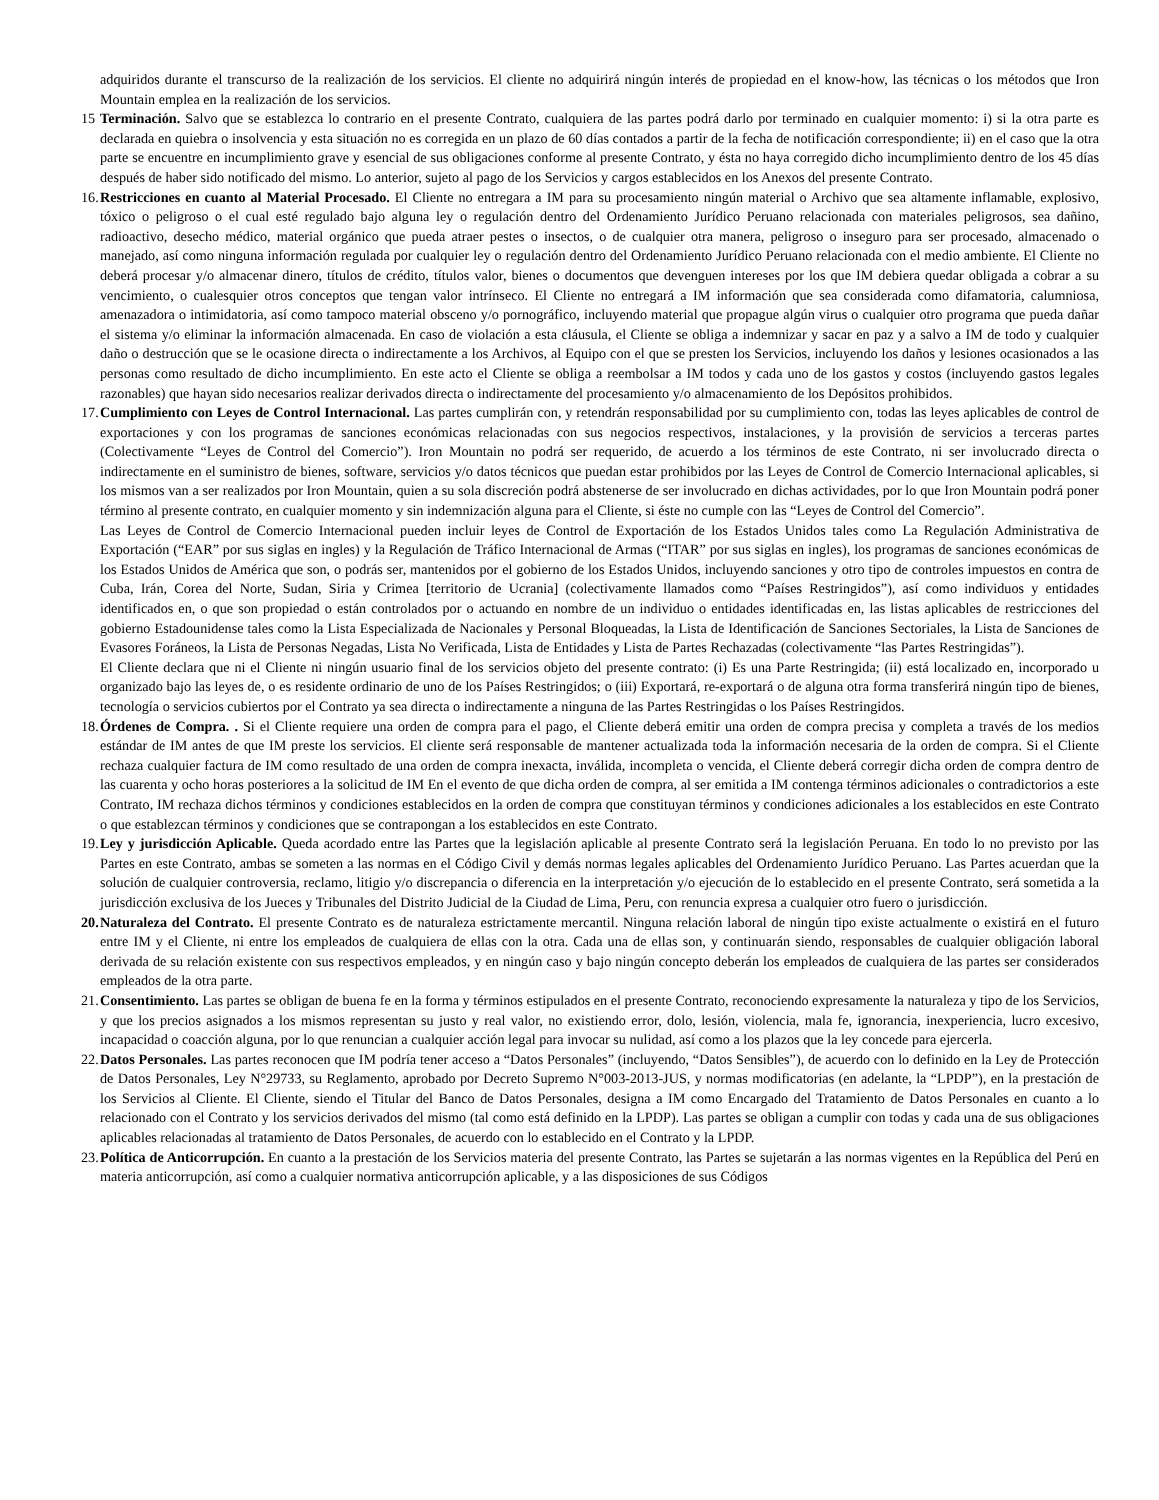adquiridos durante el transcurso de la realización de los servicios. El cliente no adquirirá ningún interés de propiedad en el know-how, las técnicas o los métodos que Iron Mountain emplea en la realización de los servicios.
15 Terminación. Salvo que se establezca lo contrario en el presente Contrato, cualquiera de las partes podrá darlo por terminado en cualquier momento: i) si la otra parte es declarada en quiebra o insolvencia y esta situación no es corregida en un plazo de 60 días contados a partir de la fecha de notificación correspondiente; ii) en el caso que la otra parte se encuentre en incumplimiento grave y esencial de sus obligaciones conforme al presente Contrato, y ésta no haya corregido dicho incumplimiento dentro de los 45 días después de haber sido notificado del mismo. Lo anterior, sujeto al pago de los Servicios y cargos establecidos en los Anexos del presente Contrato.
16.
Restricciones en cuanto al Material Procesado. El Cliente no entregara a IM para su procesamiento ningún material o Archivo que sea altamente inflamable, explosivo, tóxico o peligroso o el cual esté regulado bajo alguna ley o regulación dentro del Ordenamiento Jurídico Peruano relacionada con materiales peligrosos, sea dañino, radioactivo, desecho médico, material orgánico que pueda atraer pestes o insectos, o de cualquier otra manera, peligroso o inseguro para ser procesado, almacenado o manejado, así como ninguna información regulada por cualquier ley o regulación dentro del Ordenamiento Jurídico Peruano relacionada con el medio ambiente. El Cliente no deberá procesar y/o almacenar dinero, títulos de crédito, títulos valor, bienes o documentos que devenguen intereses por los que IM debiera quedar obligada a cobrar a su vencimiento, o cualesquier otros conceptos que tengan valor intrínseco. El Cliente no entregará a IM información que sea considerada como difamatoria, calumniosa, amenazadora o intimidatoria, así como tampoco material obsceno y/o pornográfico, incluyendo material que propague algún virus o cualquier otro programa que pueda dañar el sistema y/o eliminar la información almacenada. En caso de violación a esta cláusula, el Cliente se obliga a indemnizar y sacar en paz y a salvo a IM de todo y cualquier daño o destrucción que se le ocasione directa o indirectamente a los Archivos, al Equipo con el que se presten los Servicios, incluyendo los daños y lesiones ocasionados a las personas como resultado de dicho incumplimiento. En este acto el Cliente se obliga a reembolsar a IM todos y cada uno de los gastos y costos (incluyendo gastos legales razonables) que hayan sido necesarios realizar derivados directa o indirectamente del procesamiento y/o almacenamiento de los Depósitos prohibidos.
17.
Cumplimiento con Leyes de Control Internacional. Las partes cumplirán con, y retendrán responsabilidad por su cumplimiento con, todas las leyes aplicables de control de exportaciones y con los programas de sanciones económicas relacionadas con sus negocios respectivos, instalaciones, y la provisión de servicios a terceras partes (Colectivamente “Leyes de Control del Comercio”). Iron Mountain no podrá ser requerido, de acuerdo a los términos de este Contrato, ni ser involucrado directa o indirectamente en el suministro de bienes, software, servicios y/o datos técnicos que puedan estar prohibidos por las Leyes de Control de Comercio Internacional aplicables, si los mismos van a ser realizados por Iron Mountain, quien a su sola discreción podrá abstenerse de ser involucrado en dichas actividades, por lo que Iron Mountain podrá poner término al presente contrato, en cualquier momento y sin indemnización alguna para el Cliente, si éste no cumple con las “Leyes de Control del Comercio”.
Las Leyes de Control de Comercio Internacional pueden incluir leyes de Control de Exportación de los Estados Unidos tales como La Regulación Administrativa de Exportación (“EAR” por sus siglas en ingles) y la Regulación de Tráfico Internacional de Armas (“ITAR” por sus siglas en ingles), los programas de sanciones económicas de los Estados Unidos de América que son, o podrás ser, mantenidos por el gobierno de los Estados Unidos, incluyendo sanciones y otro tipo de controles impuestos en contra de Cuba, Irán, Corea del Norte, Sudan, Siria y Crimea [territorio de Ucrania] (colectivamente llamados como “Países Restringidos”), así como individuos y entidades identificados en, o que son propiedad o están controlados por o actuando en nombre de un individuo o entidades identificadas en, las listas aplicables de restricciones del gobierno Estadounidense tales como la Lista Especializada de Nacionales y Personal Bloqueadas, la Lista de Identificación de Sanciones Sectoriales, la Lista de Sanciones de Evasores Foráneos, la Lista de Personas Negadas, Lista No Verificada, Lista de Entidades y Lista de Partes Rechazadas (colectivamente “las Partes Restringidas”).
El Cliente declara que ni el Cliente ni ningún usuario final de los servicios objeto del presente contrato: (i) Es una Parte Restringida; (ii) está localizado en, incorporado u organizado bajo las leyes de, o es residente ordinario de uno de los Países Restringidos; o (iii) Exportará, re-exportará o de alguna otra forma transferirá ningún tipo de bienes, tecnología o servicios cubiertos por el Contrato ya sea directa o indirectamente a ninguna de las Partes Restringidas o los Países Restringidos.
18.
Órdenes de Compra. . Si el Cliente requiere una orden de compra para el pago, el Cliente deberá emitir una orden de compra precisa y completa a través de los medios estándar de IM antes de que IM preste los servicios. El cliente será responsable de mantener actualizada toda la información necesaria de la orden de compra. Si el Cliente rechaza cualquier factura de IM como resultado de una orden de compra inexacta, inválida, incompleta o vencida, el Cliente deberá corregir dicha orden de compra dentro de las cuarenta y ocho horas posteriores a la solicitud de IM En el evento de que dicha orden de compra, al ser emitida a IM contenga términos adicionales o contradictorios a este Contrato, IM rechaza dichos términos y condiciones establecidos en la orden de compra que constituyan términos y condiciones adicionales a los establecidos en este Contrato o que establezcan términos y condiciones que se contrapongan a los establecidos en este Contrato.
19.
Ley y jurisdicción Aplicable. Queda acordado entre las Partes que la legislación aplicable al presente Contrato será la legislación Peruana. En todo lo no previsto por las Partes en este Contrato, ambas se someten a las normas en el Código Civil y demás normas legales aplicables del Ordenamiento Jurídico Peruano. Las Partes acuerdan que la solución de cualquier controversia, reclamo, litigio y/o discrepancia o diferencia en la interpretación y/o ejecución de lo establecido en el presente Contrato, será sometida a la jurisdicción exclusiva de los Jueces y Tribunales del Distrito Judicial de la Ciudad de Lima, Peru, con renuncia expresa a cualquier otro fuero o jurisdicción.
20.
Naturaleza del Contrato. El presente Contrato es de naturaleza estrictamente mercantil. Ninguna relación laboral de ningún tipo existe actualmente o existirá en el futuro entre IM y el Cliente, ni entre los empleados de cualquiera de ellas con la otra. Cada una de ellas son, y continuarán siendo, responsables de cualquier obligación laboral derivada de su relación existente con sus respectivos empleados, y en ningún caso y bajo ningún concepto deberán los empleados de cualquiera de las partes ser considerados empleados de la otra parte.
21.
Consentimiento. Las partes se obligan de buena fe en la forma y términos estipulados en el presente Contrato, reconociendo expresamente la naturaleza y tipo de los Servicios, y que los precios asignados a los mismos representan su justo y real valor, no existiendo error, dolo, lesión, violencia, mala fe, ignorancia, inexperiencia, lucro excesivo, incapacidad o coacción alguna, por lo que renuncian a cualquier acción legal para invocar su nulidad, así como a los plazos que la ley concede para ejercerla.
22.
Datos Personales. Las partes reconocen que IM podría tener acceso a “Datos Personales” (incluyendo, “Datos Sensibles”), de acuerdo con lo definido en la Ley de Protección de Datos Personales, Ley N°29733, su Reglamento, aprobado por Decreto Supremo N°003-2013-JUS, y normas modificatorias (en adelante, la “LPDP”), en la prestación de los Servicios al Cliente. El Cliente, siendo el Titular del Banco de Datos Personales, designa a IM como Encargado del Tratamiento de Datos Personales en cuanto a lo relacionado con el Contrato y los servicios derivados del mismo (tal como está definido en la LPDP). Las partes se obligan a cumplir con todas y cada una de sus obligaciones aplicables relacionadas al tratamiento de Datos Personales, de acuerdo con lo establecido en el Contrato y la LPDP.
23.
Política de Anticorrupción. En cuanto a la prestación de los Servicios materia del presente Contrato, las Partes se sujetarán a las normas vigentes en la República del Perú en materia anticorrupción, así como a cualquier normativa anticorrupción aplicable, y a las disposiciones de sus Códigos